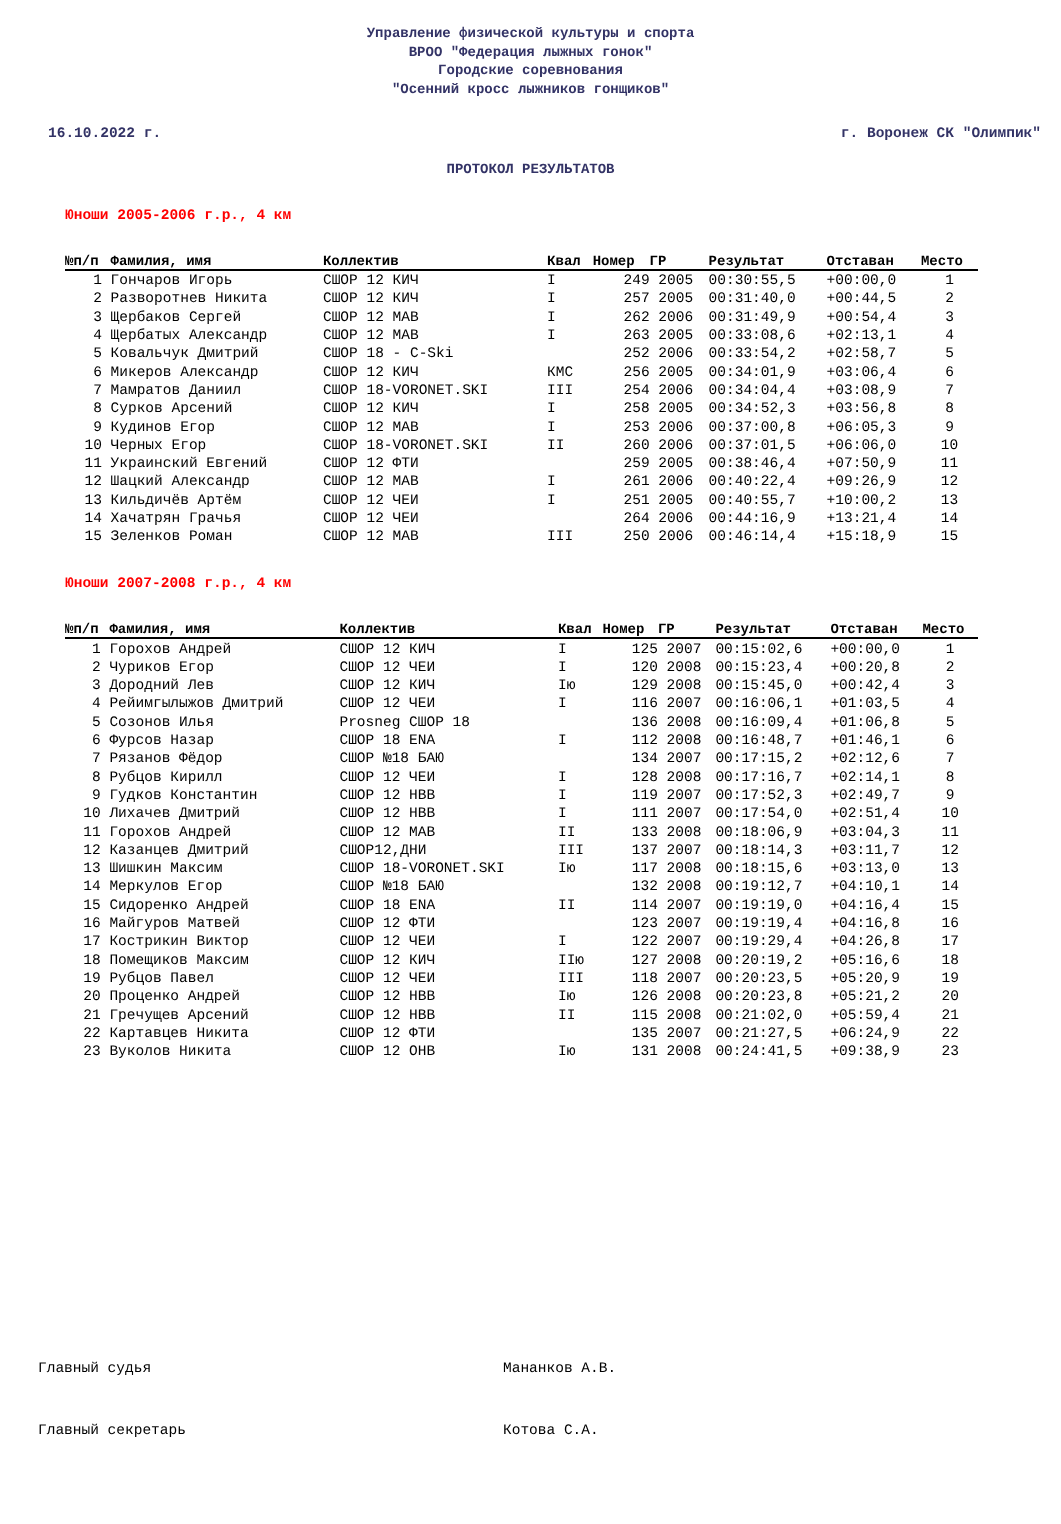Управление физической культуры и спорта
ВРОО "Федерация лыжных гонок"
Городские соревнования
"Осенний кросс лыжников гонщиков"
16.10.2022 г. г. Воронеж СК "Олимпик"
ПРОТОКОЛ РЕЗУЛЬТАТОВ
Юноши 2005-2006 г.р., 4 км
| №п/п | Фамилия, имя | Коллектив | Квал | Номер | ГР | Результат | Отставан | Место |
| --- | --- | --- | --- | --- | --- | --- | --- | --- |
| 1 | Гончаров Игорь | СШОР 12 КИЧ | I | 249 | 2005 | 00:30:55,5 | +00:00,0 | 1 |
| 2 | Разворотнев Никита | СШОР 12 КИЧ | I | 257 | 2005 | 00:31:40,0 | +00:44,5 | 2 |
| 3 | Щербаков Сергей | СШОР 12 МАВ | I | 262 | 2006 | 00:31:49,9 | +00:54,4 | 3 |
| 4 | Щербатых Александр | СШОР 12 МАВ | I | 263 | 2005 | 00:33:08,6 | +02:13,1 | 4 |
| 5 | Ковальчук Дмитрий | СШОР 18 - C-Ski | | 252 | 2006 | 00:33:54,2 | +02:58,7 | 5 |
| 6 | Микеров Александр | СШОР 12 КИЧ | КМС | 256 | 2005 | 00:34:01,9 | +03:06,4 | 6 |
| 7 | Мамратов Даниил | СШОР 18-VORONET.SKI | III | 254 | 2006 | 00:34:04,4 | +03:08,9 | 7 |
| 8 | Сурков Арсений | СШОР 12 КИЧ | I | 258 | 2005 | 00:34:52,3 | +03:56,8 | 8 |
| 9 | Кудинов Егор | СШОР 12 МАВ | I | 253 | 2006 | 00:37:00,8 | +06:05,3 | 9 |
| 10 | Черных Егор | СШОР 18-VORONET.SKI | II | 260 | 2006 | 00:37:01,5 | +06:06,0 | 10 |
| 11 | Украинский Евгений | СШОР 12 ФТИ | | 259 | 2005 | 00:38:46,4 | +07:50,9 | 11 |
| 12 | Шацкий Александр | СШОР 12 МАВ | I | 261 | 2006 | 00:40:22,4 | +09:26,9 | 12 |
| 13 | Кильдичёв Артём | СШОР 12 ЧЕИ | I | 251 | 2005 | 00:40:55,7 | +10:00,2 | 13 |
| 14 | Хачатрян Грачья | СШОР 12 ЧЕИ | | 264 | 2006 | 00:44:16,9 | +13:21,4 | 14 |
| 15 | Зеленков Роман | СШОР 12 МАВ | III | 250 | 2006 | 00:46:14,4 | +15:18,9 | 15 |
Юноши 2007-2008 г.р., 4 км
| №п/п | Фамилия, имя | Коллектив | Квал | Номер | ГР | Результат | Отставан | Место |
| --- | --- | --- | --- | --- | --- | --- | --- | --- |
| 1 | Горохов Андрей | СШОР 12 КИЧ | I | 125 | 2007 | 00:15:02,6 | +00:00,0 | 1 |
| 2 | Чуриков Егор | СШОР 12 ЧЕИ | I | 120 | 2008 | 00:15:23,4 | +00:20,8 | 2 |
| 3 | Дородний Лев | СШОР 12 КИЧ | Iю | 129 | 2008 | 00:15:45,0 | +00:42,4 | 3 |
| 4 | Рейимгылыжов Дмитрий | СШОР 12 ЧЕИ | I | 116 | 2007 | 00:16:06,1 | +01:03,5 | 4 |
| 5 | Созонов Илья | Prosneg СШОР 18 | | 136 | 2008 | 00:16:09,4 | +01:06,8 | 5 |
| 6 | Фурсов Назар | СШОР 18 ENA | I | 112 | 2008 | 00:16:48,7 | +01:46,1 | 6 |
| 7 | Рязанов Фёдор | СШОР №18 БАЮ | | 134 | 2007 | 00:17:15,2 | +02:12,6 | 7 |
| 8 | Рубцов Кирилл | СШОР 12 ЧЕИ | I | 128 | 2008 | 00:17:16,7 | +02:14,1 | 8 |
| 9 | Гудков Константин | СШОР 12 НВВ | I | 119 | 2007 | 00:17:52,3 | +02:49,7 | 9 |
| 10 | Лихачев Дмитрий | СШОР 12 НВВ | I | 111 | 2007 | 00:17:54,0 | +02:51,4 | 10 |
| 11 | Горохов Андрей | СШОР 12 МАВ | II | 133 | 2008 | 00:18:06,9 | +03:04,3 | 11 |
| 12 | Казанцев Дмитрий | СШОР12,ДНИ | III | 137 | 2007 | 00:18:14,3 | +03:11,7 | 12 |
| 13 | Шишкин Максим | СШОР 18-VORONET.SKI | Iю | 117 | 2008 | 00:18:15,6 | +03:13,0 | 13 |
| 14 | Меркулов Егор | СШОР №18 БАЮ | | 132 | 2008 | 00:19:12,7 | +04:10,1 | 14 |
| 15 | Сидоренко Андрей | СШОР 18 ENA | II | 114 | 2007 | 00:19:19,0 | +04:16,4 | 15 |
| 16 | Майгуров Матвей | СШОР 12 ФТИ | | 123 | 2007 | 00:19:19,4 | +04:16,8 | 16 |
| 17 | Кострикин Виктор | СШОР 12 ЧЕИ | I | 122 | 2007 | 00:19:29,4 | +04:26,8 | 17 |
| 18 | Помещиков Максим | СШОР 12 КИЧ | IIю | 127 | 2008 | 00:20:19,2 | +05:16,6 | 18 |
| 19 | Рубцов Павел | СШОР 12 ЧЕИ | III | 118 | 2007 | 00:20:23,5 | +05:20,9 | 19 |
| 20 | Проценко Андрей | СШОР 12 НВВ | Iю | 126 | 2008 | 00:20:23,8 | +05:21,2 | 20 |
| 21 | Гречущев Арсений | СШОР 12 НВВ | II | 115 | 2008 | 00:21:02,0 | +05:59,4 | 21 |
| 22 | Картавцев Никита | СШОР 12 ФТИ | | 135 | 2007 | 00:21:27,5 | +06:24,9 | 22 |
| 23 | Вуколов Никита | СШОР 12 ОНВ | Iю | 131 | 2008 | 00:24:41,5 | +09:38,9 | 23 |
Главный судья Мананков А.В.
Главный секретарь Котова С.А.